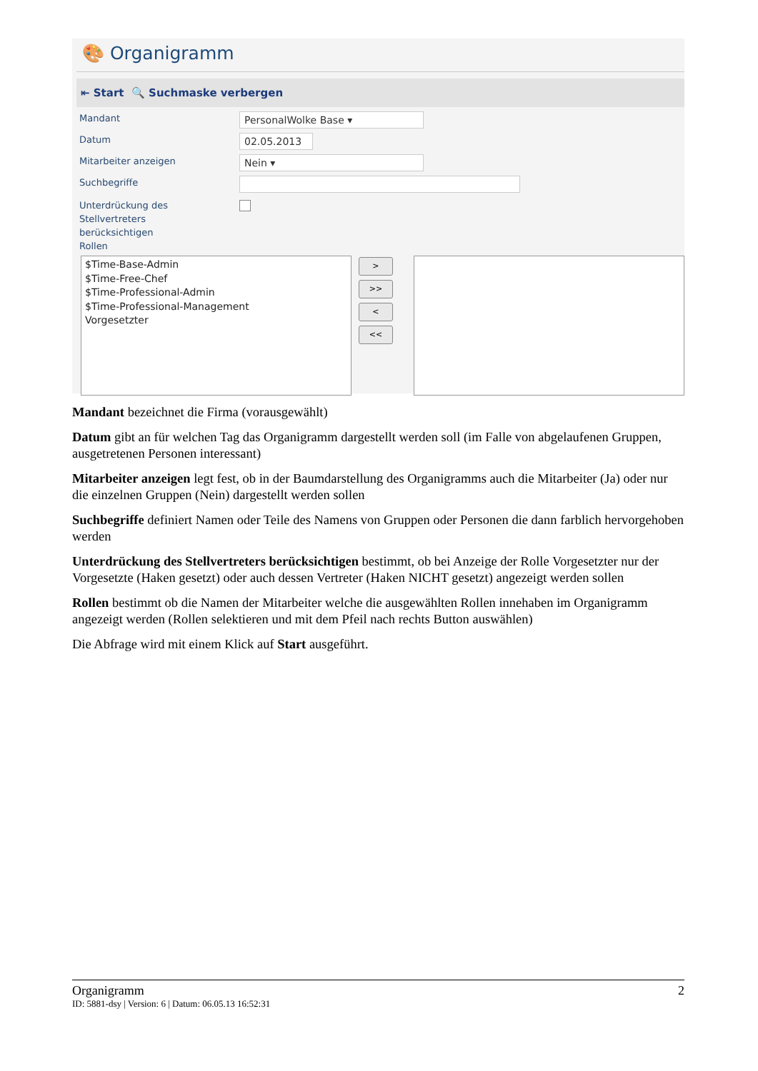🎨 Organigramm
⇤ Start 🔍 Suchmaske verbergen
Mandant
PersonalWolke Base ▾
Datum
02.05.2013
Mitarbeiter anzeigen
Nein ▾
Suchbegriffe
Unterdrückung des
Stellvertreters
berücksichtigen
Rollen
$Time-Base-Admin
$Time-Free-Chef
$Time-Professional-Admin
$Time-Professional-Management
Vorgesetzter
>
>>
<
<<
Mandant bezeichnet die Firma (vorausgewählt)
Datum gibt an für welchen Tag das Organigramm dargestellt werden soll (im Falle von abgelaufenen Gruppen, ausgetretenen Personen interessant)
Mitarbeiter anzeigen legt fest, ob in der Baumdarstellung des Organigramms auch die Mitarbeiter (Ja) oder nur die einzelnen Gruppen (Nein) dargestellt werden sollen
Suchbegriffe definiert Namen oder Teile des Namens von Gruppen oder Personen die dann farblich hervorgehoben werden
Unterdrückung des Stellvertreters berücksichtigen bestimmt, ob bei Anzeige der Rolle Vorgesetzter nur der Vorgesetzte (Haken gesetzt) oder auch dessen Vertreter (Haken NICHT gesetzt) angezeigt werden sollen
Rollen bestimmt ob die Namen der Mitarbeiter welche die ausgewählten Rollen innehaben im Organigramm angezeigt werden (Rollen selektieren und mit dem Pfeil nach rechts Button auswählen)
Die Abfrage wird mit einem Klick auf Start ausgeführt.
Organigramm 2
ID: 5881-dsy | Version: 6 | Datum: 06.05.13 16:52:31